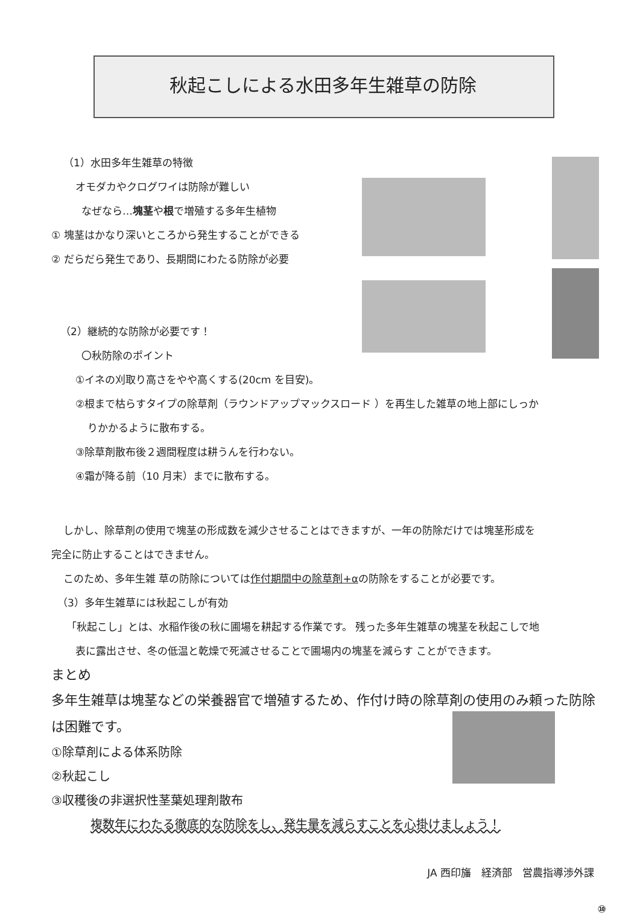秋起こしによる水田多年生雑草の防除
（1）水田多年生雑草の特徴
オモダカやクログワイは防除が難しい
なぜなら…塊茎や根で増殖する多年生植物
① 塊茎はかなり深いところから発生することができる
② だらだら発生であり、長期間にわたる防除が必要
（2）継続的な防除が必要です！
〇秋防除のポイント
①イネの刈取り高さをやや高くする(20cm を目安)。
②根まで枯らすタイプの除草剤（ラウンドアップマックスロード ）を再生した雑草の地上部にしっか
りかかるように散布する。
③除草剤散布後２週間程度は耕うんを行わない。
④霜が降る前（10 月末）までに散布する。
しかし、除草剤の使用で塊茎の形成数を減少させることはできますが、一年の防除だけでは塊茎形成を
完全に防止することはできません。
このため、多年生雑 草の防除については作付期間中の除草剤+αの防除をすることが必要です。
（3）多年生雑草には秋起こしが有効
「秋起こし」とは、水稲作後の秋に圃場を耕起する作業です。 残った多年生雑草の塊茎を秋起こしで地
表に露出させ、冬の低温と乾燥で死滅させることで圃場内の塊茎を減らす ことができます。
まとめ
多年生雑草は塊茎などの栄養器官で増殖するため、作付け時の除草剤の使用のみ頼った防除は困難です。
①除草剤による体系防除
②秋起こし
③収穫後の非選択性茎葉処理剤散布
複数年にわたる徹底的な防除をし、発生量を減らすことを心掛けましょう！
JA 西印旛　経済部　営農指導渉外課
⑩